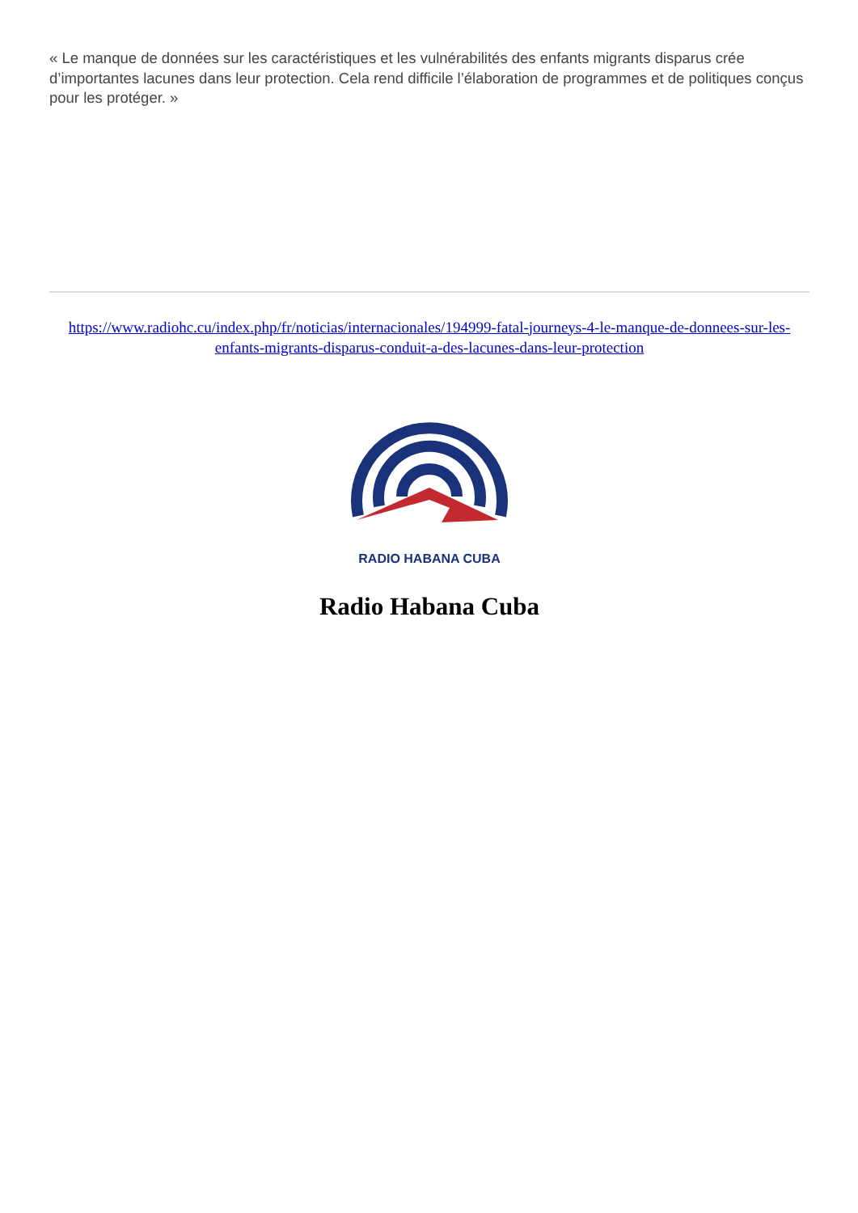« Le manque de données sur les caractéristiques et les vulnérabilités des enfants migrants disparus crée d’importantes lacunes dans leur protection. Cela rend difficile l’élaboration de programmes et de politiques conçus pour les protéger. »
https://www.radiohc.cu/index.php/fr/noticias/internacionales/194999-fatal-journeys-4-le-manque-de-donnees-sur-les-enfants-migrants-disparus-conduit-a-des-lacunes-dans-leur-protection
RADIO HABANA CUBA
Radio Habana Cuba